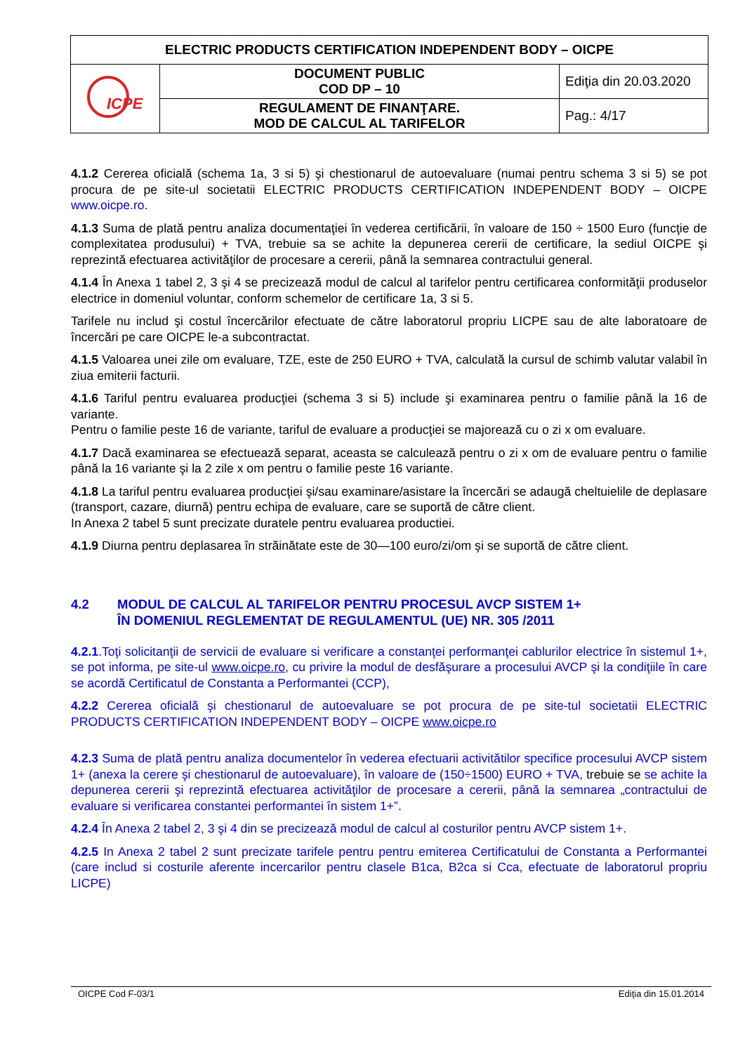| ELECTRIC PRODUCTS CERTIFICATION INDEPENDENT BODY – OICPE | | |
| ICPE | DOCUMENT PUBLIC COD DP – 10 | Ediţia din 20.03.2020 |
| | REGULAMENT DE FINANŢARE. MOD DE CALCUL AL TARIFELOR | Pag.: 4/17 |
4.1.2 Cererea oficială (schema 1a, 3 si 5) şi chestionarul de autoevaluare (numai pentru schema 3 si 5) se pot procura de pe site-ul societatii ELECTRIC PRODUCTS CERTIFICATION INDEPENDENT BODY – OICPE www.oicpe.ro.
4.1.3 Suma de plată pentru analiza documentaţiei în vederea certificării, în valoare de 150 ÷ 1500 Euro (funcţie de complexitatea produsului) + TVA, trebuie sa se achite la depunerea cererii de certificare, la sediul OICPE şi reprezintă efectuarea activităţilor de procesare a cererii, până la semnarea contractului general.
4.1.4 În Anexa 1 tabel 2, 3 şi 4 se precizează modul de calcul al tarifelor pentru certificarea conformităţii produselor electrice in domeniul voluntar, conform schemelor de certificare 1a, 3 si 5.
Tarifele nu includ şi costul încercărilor efectuate de către laboratorul propriu LICPE sau de alte laboratoare de încercări pe care OICPE le-a subcontractat.
4.1.5 Valoarea unei zile om evaluare, TZE, este de 250 EURO + TVA, calculată la cursul de schimb valutar valabil în ziua emiterii facturii.
4.1.6 Tariful pentru evaluarea producţiei (schema 3 si 5) include şi examinarea pentru o familie până la 16 de variante.
Pentru o familie peste 16 de variante, tariful de evaluare a producţiei se majorează cu o zi x om evaluare.
4.1.7 Dacă examinarea se efectuează separat, aceasta se calculează pentru o zi x om de evaluare pentru o familie până la 16 variante şi la 2 zile x om pentru o familie peste 16 variante.
4.1.8 La tariful pentru evaluarea producţiei şi/sau examinare/asistare la încercări se adaugă cheltuielile de deplasare (transport, cazare, diurnă) pentru echipa de evaluare, care se suportă de către client.
In Anexa 2 tabel 5 sunt precizate duratele pentru evaluarea productiei.
4.1.9 Diurna pentru deplasarea în străinătate este de 30—100 euro/zi/om şi se suportă de către client.
4.2 MODUL DE CALCUL AL TARIFELOR PENTRU PROCESUL AVCP SISTEM 1+
ÎN DOMENIUL REGLEMENTAT DE REGULAMENTUL (UE) NR. 305 /2011
4.2.1.Toţi solicitanţii de servicii de evaluare si verificare a constanţei performanţei cablurilor electrice în sistemul 1+, se pot informa, pe site-ul www.oicpe.ro, cu privire la modul de desfăşurare a procesului AVCP şi la condiţiile în care se acordă Certificatul de Constanta a Performantei (CCP),
4.2.2 Cererea oficială şi chestionarul de autoevaluare se pot procura de pe site-tul societatii ELECTRIC PRODUCTS CERTIFICATION INDEPENDENT BODY – OICPE www.oicpe.ro
4.2.3 Suma de plată pentru analiza documentelor în vederea efectuarii activitătilor specifice procesului AVCP sistem 1+ (anexa la cerere şi chestionarul de autoevaluare), în valoare de (150÷1500) EURO + TVA, trebuie se se achite la depunerea cererii şi reprezintă efectuarea activităţilor de procesare a cererii, până la semnarea „contractului de evaluare si verificarea constantei performantei în sistem 1+”.
4.2.4 În Anexa 2 tabel 2, 3 şi 4 din se precizează modul de calcul al costurilor pentru AVCP sistem 1+.
4.2.5 In Anexa 2 tabel 2 sunt precizate tarifele pentru pentru emiterea Certificatului de Constanta a Performantei (care includ si costurile aferente incercarilor pentru clasele B1ca, B2ca si Cca, efectuate de laboratorul propriu LICPE)
OICPE Cod F-03/1 Ediţia din 15.01.2014